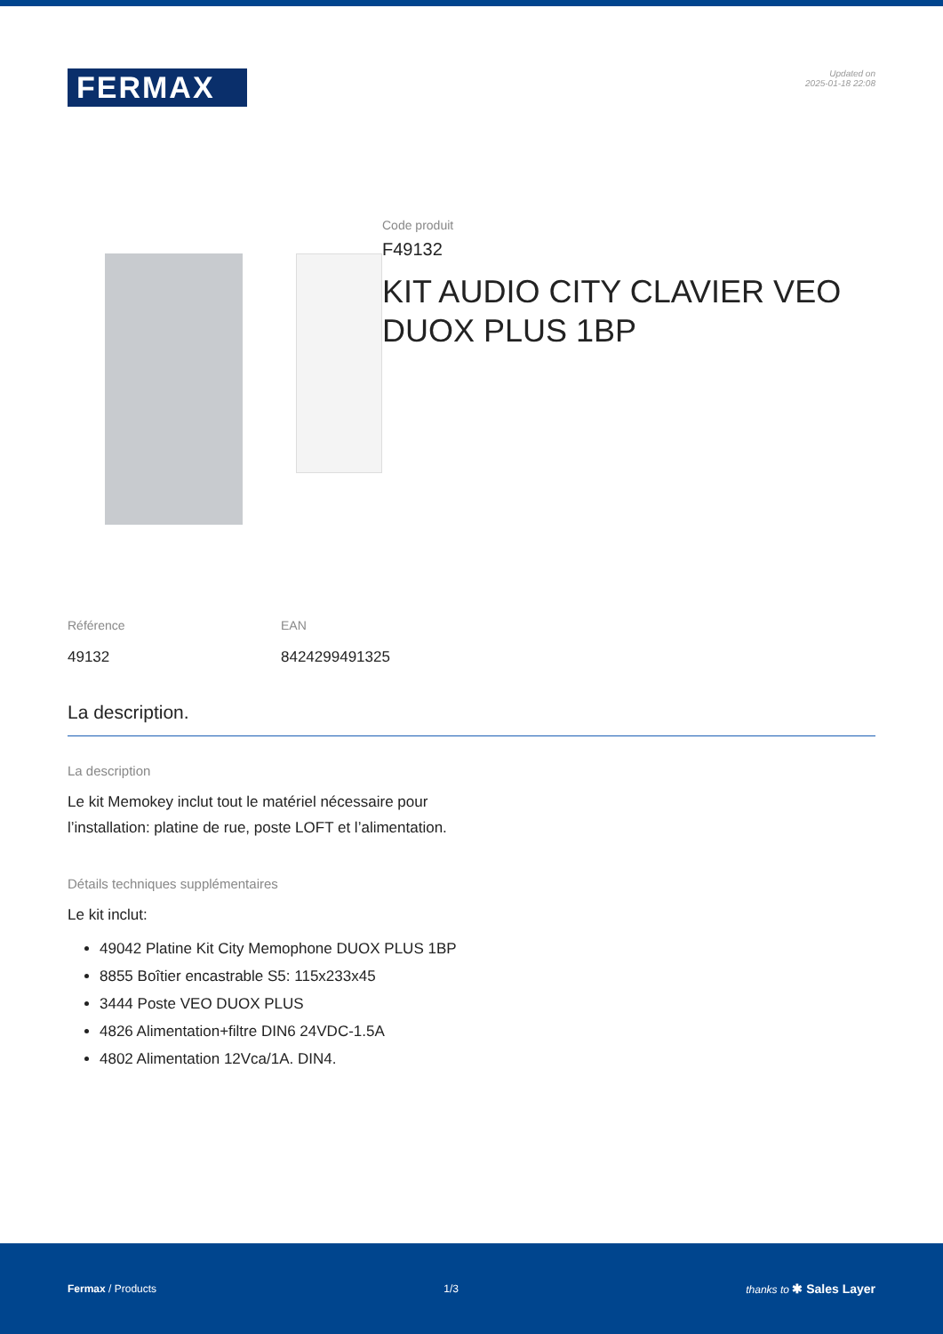FERMAX
Updated on
2025-01-18 22:08
Code produit
F49132
KIT AUDIO CITY CLAVIER VEO DUOX PLUS 1BP
Référence
49132
EAN
8424299491325
La description.
La description
Le kit Memokey inclut tout le matériel nécessaire pour
l’installation: platine de rue, poste LOFT et l’alimentation.
Détails techniques supplémentaires
Le kit inclut:
49042 Platine Kit City Memophone DUOX PLUS 1BP
8855 Boîtier encastrable S5: 115x233x45
3444 Poste VEO DUOX PLUS
4826 Alimentation+filtre DIN6 24VDC-1.5A
4802 Alimentation 12Vca/1A. DIN4.
Fermax / Products 1/3 thanks to ✱ Sales Layer